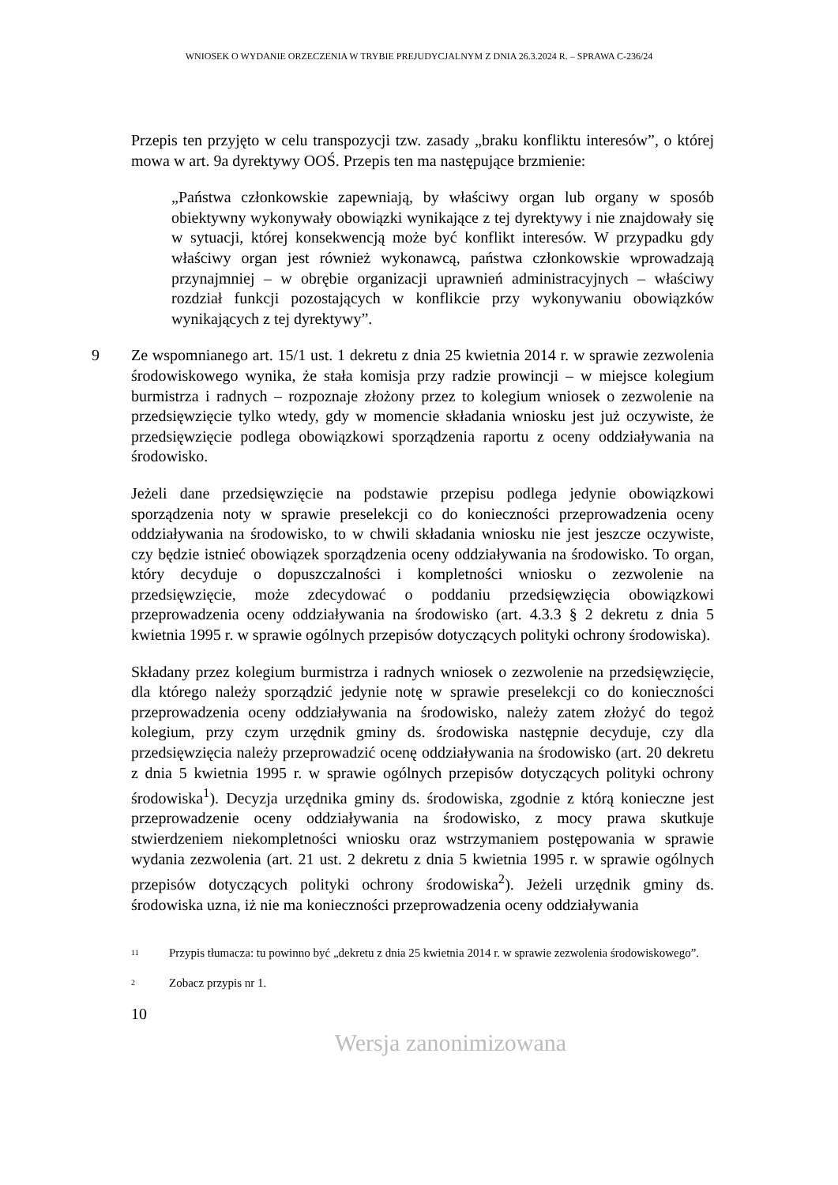WNIOSEK O WYDANIE ORZECZENIA W TRYBIE PREJUDYCJALNYM Z DNIA 26.3.2024 R. – SPRAWA C-236/24
Przepis ten przyjęto w celu transpozycji tzw. zasady „braku konfliktu interesów”, o której mowa w art. 9a dyrektywy OOŚ. Przepis ten ma następujące brzmienie:
„Państwa członkowskie zapewniają, by właściwy organ lub organy w sposób obiektywny wykonywały obowiązki wynikające z tej dyrektywy i nie znajdowały się w sytuacji, której konsekwencją może być konflikt interesów. W przypadku gdy właściwy organ jest również wykonawcą, państwa członkowskie wprowadzają przynajmniej – w obrębie organizacji uprawnień administracyjnych – właściwy rozdział funkcji pozostających w konflikcie przy wykonywaniu obowiązków wynikających z tej dyrektywy”.
9 Ze wspomnianego art. 15/1 ust. 1 dekretu z dnia 25 kwietnia 2014 r. w sprawie zezwolenia środowiskowego wynika, że stała komisja przy radzie prowincji – w miejsce kolegium burmistrza i radnych – rozpoznaje złożony przez to kolegium wniosek o zezwolenie na przedsięwzięcie tylko wtedy, gdy w momencie składania wniosku jest już oczywiste, że przedsięwzięcie podlega obowiązkowi sporządzenia raportu z oceny oddziaływania na środowisko.
Jeżeli dane przedsięwzięcie na podstawie przepisu podlega jedynie obowiązkowi sporządzenia noty w sprawie preselekcji co do konieczności przeprowadzenia oceny oddziaływania na środowisko, to w chwili składania wniosku nie jest jeszcze oczywiste, czy będzie istnieć obowiązek sporządzenia oceny oddziaływania na środowisko. To organ, który decyduje o dopuszczalności i kompletności wniosku o zezwolenie na przedsięwzięcie, może zdecydować o poddaniu przedsięwzięcia obowiązkowi przeprowadzenia oceny oddziaływania na środowisko (art. 4.3.3 § 2 dekretu z dnia 5 kwietnia 1995 r. w sprawie ogólnych przepisów dotyczących polityki ochrony środowiska).
Składany przez kolegium burmistrza i radnych wniosek o zezwolenie na przedsięwzięcie, dla którego należy sporządzić jedynie notę w sprawie preselekcji co do konieczności przeprowadzenia oceny oddziaływania na środowisko, należy zatem złożyć do tegoż kolegium, przy czym urzędnik gminy ds. środowiska następnie decyduje, czy dla przedsięwzięcia należy przeprowadzić ocenę oddziaływania na środowisko (art. 20 dekretu z dnia 5 kwietnia 1995 r. w sprawie ogólnych przepisów dotyczących polityki ochrony środowiska<sup>1</sup>). Decyzja urzędnika gminy ds. środowiska, zgodnie z którą konieczne jest przeprowadzenie oceny oddziaływania na środowisko, z mocy prawa skutkuje stwierdzeniem niekompletności wniosku oraz wstrzymaniem postępowania w sprawie wydania zezwolenia (art. 21 ust. 2 dekretu z dnia 5 kwietnia 1995 r. w sprawie ogólnych przepisów dotyczących polityki ochrony środowiska<sup>2</sup>). Jeżeli urzędnik gminy ds. środowiska uzna, iż nie ma konieczności przeprowadzenia oceny oddziaływania
<sup>11</sup> Przypis tłumacza: tu powinno być „dekretu z dnia 25 kwietnia 2014 r. w sprawie zezwolenia środowiskowego”.
<sup>2</sup> Zobacz przypis nr 1.
10
Wersja zanonimizowana